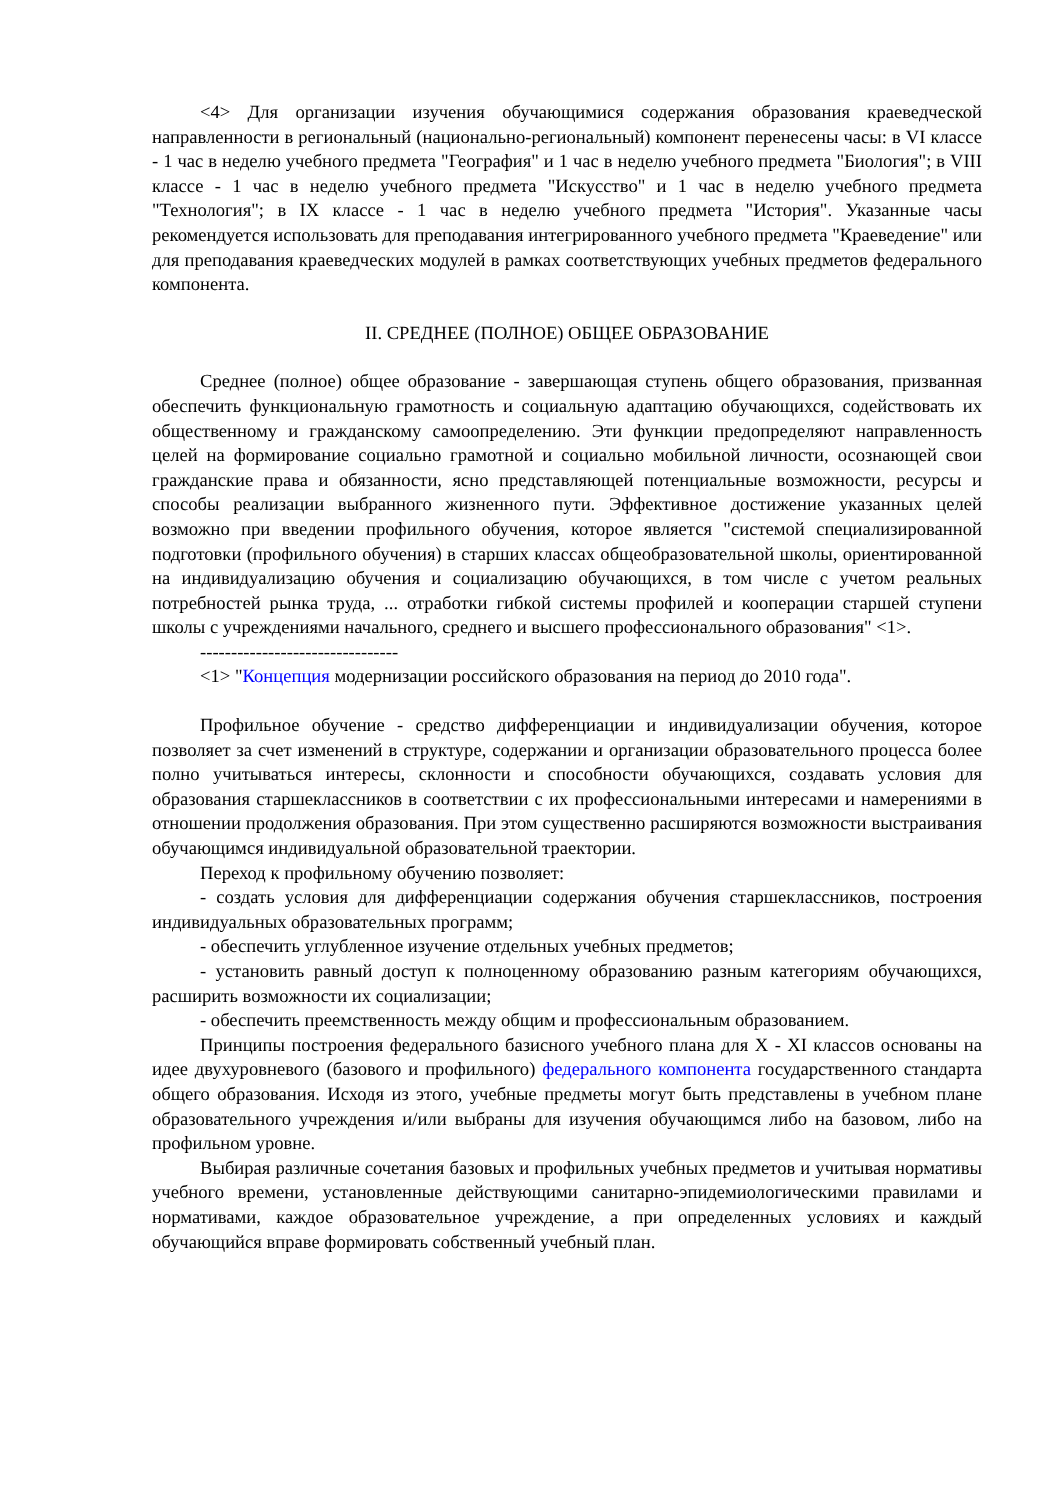<4> Для организации изучения обучающимися содержания образования краеведческой направленности в региональный (национально-региональный) компонент перенесены часы: в VI классе - 1 час в неделю учебного предмета "География" и 1 час в неделю учебного предмета "Биология"; в VIII классе - 1 час в неделю учебного предмета "Искусство" и 1 час в неделю учебного предмета "Технология"; в IX классе - 1 час в неделю учебного предмета "История". Указанные часы рекомендуется использовать для преподавания интегрированного учебного предмета "Краеведение" или для преподавания краеведческих модулей в рамках соответствующих учебных предметов федерального компонента.
II. СРЕДНЕЕ (ПОЛНОЕ) ОБЩЕЕ ОБРАЗОВАНИЕ
Среднее (полное) общее образование - завершающая ступень общего образования, призванная обеспечить функциональную грамотность и социальную адаптацию обучающихся, содействовать их общественному и гражданскому самоопределению. Эти функции предопределяют направленность целей на формирование социально грамотной и социально мобильной личности, осознающей свои гражданские права и обязанности, ясно представляющей потенциальные возможности, ресурсы и способы реализации выбранного жизненного пути. Эффективное достижение указанных целей возможно при введении профильного обучения, которое является "системой специализированной подготовки (профильного обучения) в старших классах общеобразовательной школы, ориентированной на индивидуализацию обучения и социализацию обучающихся, в том числе с учетом реальных потребностей рынка труда, ... отработки гибкой системы профилей и кооперации старшей ступени школы с учреждениями начального, среднего и высшего профессионального образования" <1>.
--------------------------------
<1> "Концепция модернизации российского образования на период до 2010 года".
Профильное обучение - средство дифференциации и индивидуализации обучения, которое позволяет за счет изменений в структуре, содержании и организации образовательного процесса более полно учитываться интересы, склонности и способности обучающихся, создавать условия для образования старшеклассников в соответствии с их профессиональными интересами и намерениями в отношении продолжения образования. При этом существенно расширяются возможности выстраивания обучающимся индивидуальной образовательной траектории.
Переход к профильному обучению позволяет:
- создать условия для дифференциации содержания обучения старшеклассников, построения индивидуальных образовательных программ;
- обеспечить углубленное изучение отдельных учебных предметов;
- установить равный доступ к полноценному образованию разным категориям обучающихся, расширить возможности их социализации;
- обеспечить преемственность между общим и профессиональным образованием.
Принципы построения федерального базисного учебного плана для X - XI классов основаны на идее двухуровневого (базового и профильного) федерального компонента государственного стандарта общего образования. Исходя из этого, учебные предметы могут быть представлены в учебном плане образовательного учреждения и/или выбраны для изучения обучающимся либо на базовом, либо на профильном уровне.
Выбирая различные сочетания базовых и профильных учебных предметов и учитывая нормативы учебного времени, установленные действующими санитарно-эпидемиологическими правилами и нормативами, каждое образовательное учреждение, а при определенных условиях и каждый обучающийся вправе формировать собственный учебный план.